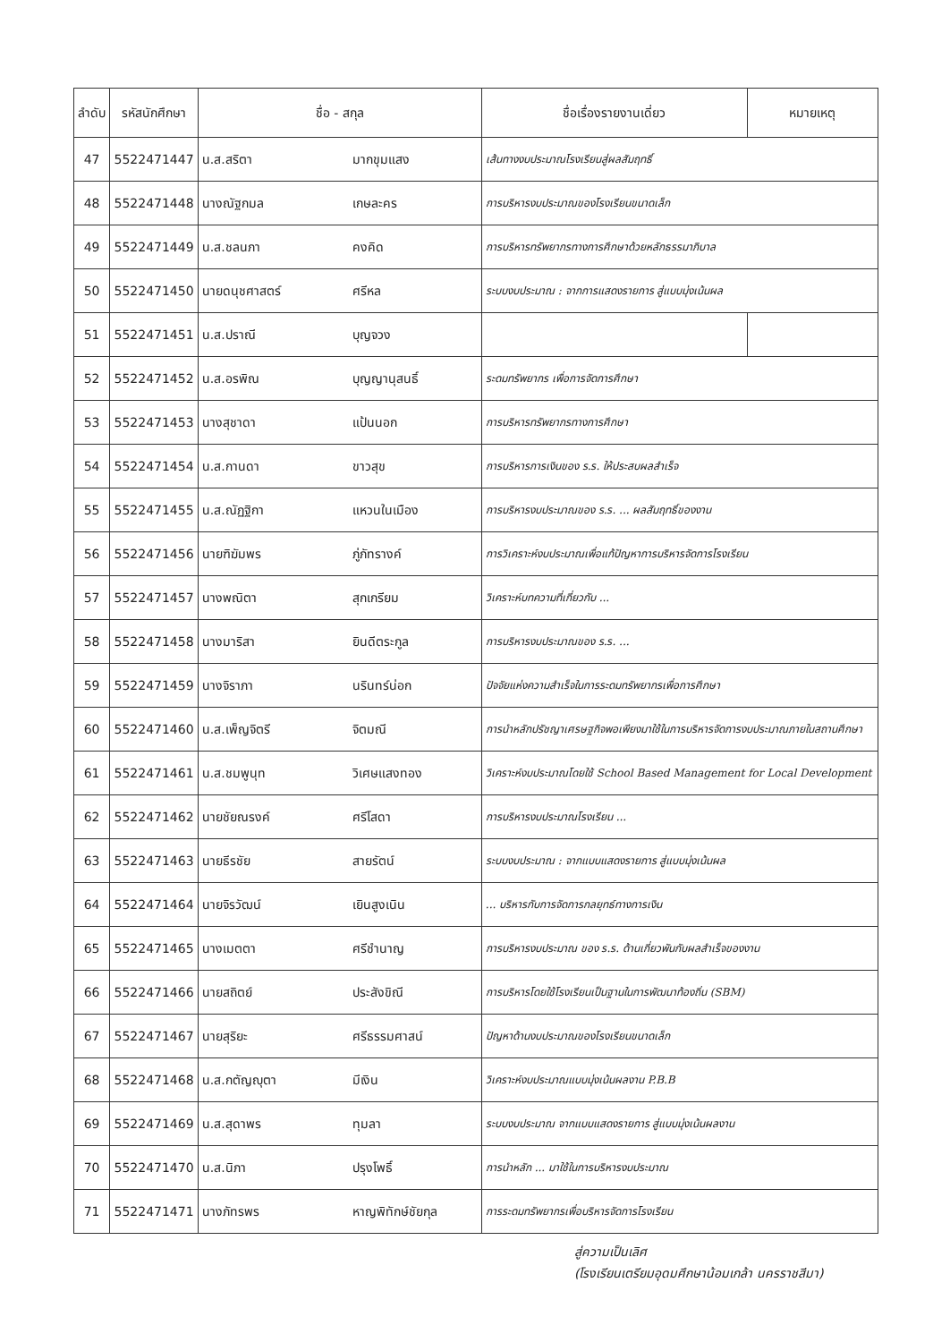| ลำดับ | รหัสนักศึกษา | ชื่อ - สกุล | | ชื่อเรื่องรายงานเดี่ยว | หมายเหตุ |
| --- | --- | --- | --- | --- | --- |
| 47 | 5522471447 | น.ส.สริตา | มากขุมแสง | เส้นทางงบประมาณโรงเรียนสู่ผลสัมฤทธิ์ | |
| 48 | 5522471448 | นางณัฐกมล | เกษละคร | การบริหารงบประมาณของโรงเรียนขนาดเล็ก | |
| 49 | 5522471449 | น.ส.ชลนภา | คงคิด | การบริหารทรัพยากรทางการศึกษาด้วยหลักธรรมาภิบาล | |
| 50 | 5522471450 | นายดนุชศาสตร์ | ศรีหล | ระบบงบประมาณ : จากการแสดงรายการ สู่แบบมุ่งเน้นผล | |
| 51 | 5522471451 | น.ส.ปราณี | บุญจวง | | |
| 52 | 5522471452 | น.ส.อรพิณ | บุญญานุสนธิ์ | ระดมทรัพยากร เพื่อการจัดการศึกษา | |
| 53 | 5522471453 | นางสุชาดา | แป้นนอก | การบริหารทรัพยากรทางการศึกษา | |
| 54 | 5522471454 | น.ส.กานดา | ขาวสุข | การบริหารการเงินของ ร.ร. ให้ประสบผลสำเร็จ | |
| 55 | 5522471455 | น.ส.ณัฏฐิกา | แหวนในเมือง | การบริหารงบประมาณของ ร.ร. ... ผลสัมฤทธิ์ของงาน | |
| 56 | 5522471456 | นายฑิฆัมพร | ภู่ภัทรางค์ | การวิเคราะห์งบประมาณเพื่อแก้ปัญหาการบริหารจัดการโรงเรียน | |
| 57 | 5522471457 | นางพณิตา | สุกเกรียม | วิเคราะห์บทความที่เกี่ยวกับ ... | |
| 58 | 5522471458 | นางมาริสา | ยินดีตระกูล | การบริหารงบประมาณของ ร.ร. ... | |
| 59 | 5522471459 | นางจิราภา | นรินทร์น่อก | ปัจจัยแห่งความสำเร็จในการระดมทรัพยากรเพื่อการศึกษา | |
| 60 | 5522471460 | น.ส.เพ็ญจิตรี | จิตมณี | การนำหลักปรัชญาเศรษฐกิจพอเพียงมาใช้ในการบริหารจัดการงบประมาณภายในสถานศึกษา | |
| 61 | 5522471461 | น.ส.ชมพูนุท | วิเศษแสงทอง | วิเคราะห์งบประมาณโดยใช้ School Based Management for Local Development | |
| 62 | 5522471462 | นายชัยณรงค์ | ศรีโสดา | การบริหารงบประมาณโรงเรียน ... | |
| 63 | 5522471463 | นายธีรชัย | สายรัตน์ | ระบบงบประมาณ : จากแบบแสดงรายการ สู่แบบมุ่งเน้นผล | |
| 64 | 5522471464 | นายจิรวัฒน์ | เยินสูงเนิน | ... บริหารกับการจัดการกลยุทธ์ทางการเงิน | |
| 65 | 5522471465 | นางเมตตา | ศรีชำนาญ | การบริหารงบประมาณ ของ ร.ร. ด้านเกี่ยวพันกับผลสำเร็จของงาน | |
| 66 | 5522471466 | นายสถิตย์ | ประสังขิณี | การบริหารโดยใช้โรงเรียนเป็นฐานในการพัฒนาท้องถิ่น (SBM) | |
| 67 | 5522471467 | นายสุริยะ | ศรีธรรมศาสน์ | ปัญหาด้านงบประมาณของโรงเรียนขนาดเล็ก | |
| 68 | 5522471468 | น.ส.กตัญญุตา | มีเงิน | วิเคราะห์งบประมาณแบบมุ่งเน้นผลงาน P.B.B | |
| 69 | 5522471469 | น.ส.สุดาพร | ทุมลา | ระบบงบประมาณ จากแบบแสดงรายการ สู่แบบมุ่งเน้นผลงาน | |
| 70 | 5522471470 | น.ส.นิภา | ปรุงโพธิ์ | การนำหลัก ... มาใช้ในการบริหารงบประมาณ | |
| 71 | 5522471471 | นางภัทรพร | หาญพิทักษ์ชัยกุล | การระดมทรัพยากรเพื่อบริหารจัดการโรงเรียน | |
สู่ความเป็นเลิศ
(โรงเรียนเตรียมอุดมศึกษาน้อมเกล้า นครราชสีมา)